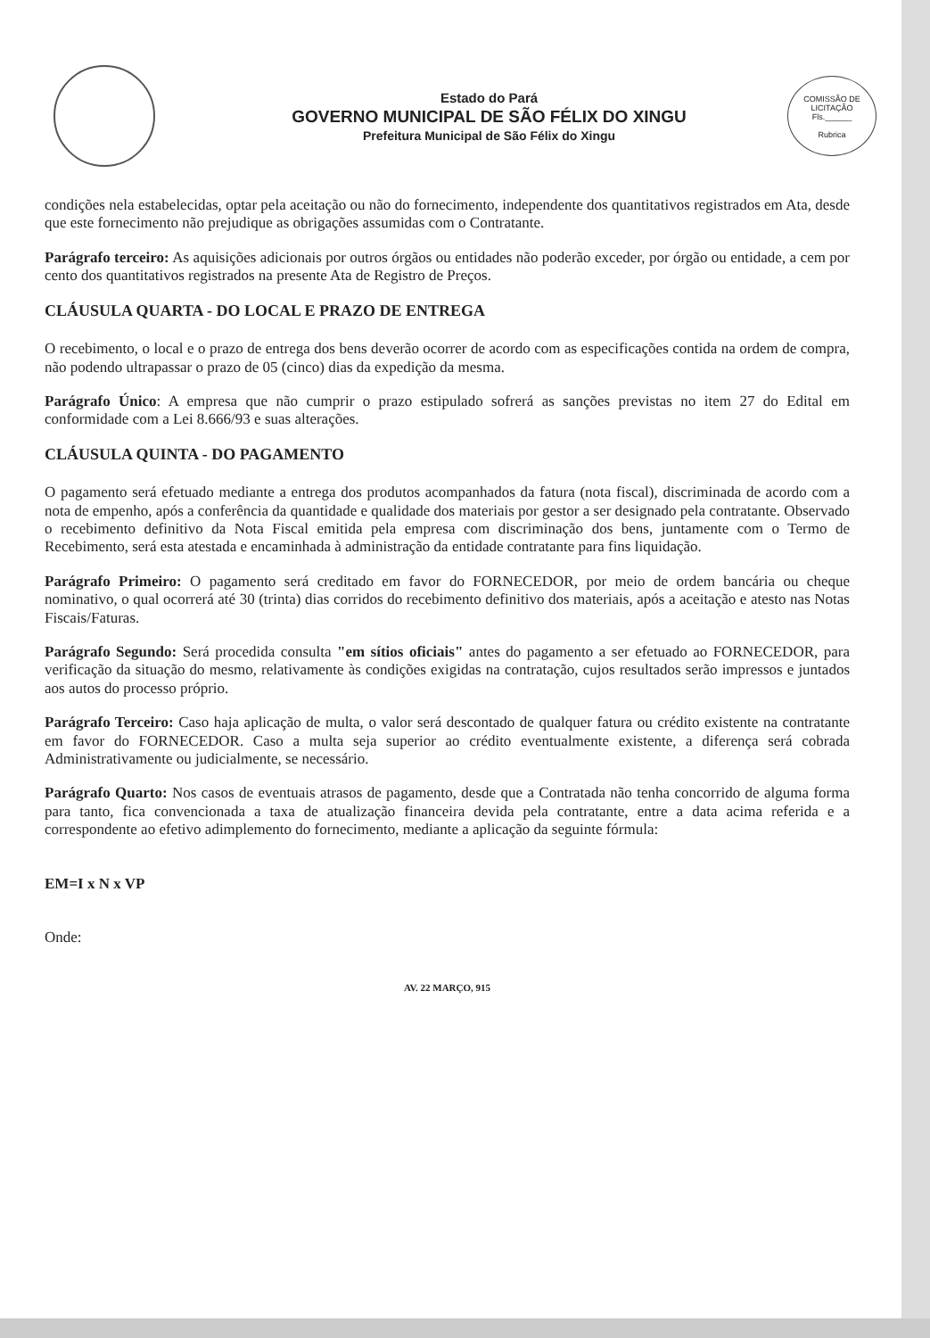Estado do Pará
GOVERNO MUNICIPAL DE SÃO FÉLIX DO XINGU
Prefeitura Municipal de São Félix do Xingu
COMISSÃO DE LICITAÇÃO
Fls.______
Rubrica
condições nela estabelecidas, optar pela aceitação ou não do fornecimento, independente dos quantitativos registrados em Ata, desde que este fornecimento não prejudique as obrigações assumidas com o Contratante.
Parágrafo terceiro: As aquisições adicionais por outros órgãos ou entidades não poderão exceder, por órgão ou entidade, a cem por cento dos quantitativos registrados na presente Ata de Registro de Preços.
CLÁUSULA QUARTA - DO LOCAL E PRAZO DE ENTREGA
O recebimento, o local e o prazo de entrega dos bens deverão ocorrer de acordo com as especificações contida na ordem de compra, não podendo ultrapassar o prazo de 05 (cinco) dias da expedição da mesma.
Parágrafo Único: A empresa que não cumprir o prazo estipulado sofrerá as sanções previstas no item 27 do Edital em conformidade com a Lei 8.666/93 e suas alterações.
CLÁUSULA QUINTA - DO PAGAMENTO
O pagamento será efetuado mediante a entrega dos produtos acompanhados da fatura (nota fiscal), discriminada de acordo com a nota de empenho, após a conferência da quantidade e qualidade dos materiais por gestor a ser designado pela contratante. Observado o recebimento definitivo da Nota Fiscal emitida pela empresa com discriminação dos bens, juntamente com o Termo de Recebimento, será esta atestada e encaminhada à administração da entidade contratante para fins liquidação.
Parágrafo Primeiro: O pagamento será creditado em favor do FORNECEDOR, por meio de ordem bancária ou cheque nominativo, o qual ocorrerá até 30 (trinta) dias corridos do recebimento definitivo dos materiais, após a aceitação e atesto nas Notas Fiscais/Faturas.
Parágrafo Segundo: Será procedida consulta "em sítios oficiais" antes do pagamento a ser efetuado ao FORNECEDOR, para verificação da situação do mesmo, relativamente às condições exigidas na contratação, cujos resultados serão impressos e juntados aos autos do processo próprio.
Parágrafo Terceiro: Caso haja aplicação de multa, o valor será descontado de qualquer fatura ou crédito existente na contratante em favor do FORNECEDOR. Caso a multa seja superior ao crédito eventualmente existente, a diferença será cobrada Administrativamente ou judicialmente, se necessário.
Parágrafo Quarto: Nos casos de eventuais atrasos de pagamento, desde que a Contratada não tenha concorrido de alguma forma para tanto, fica convencionada a taxa de atualização financeira devida pela contratante, entre a data acima referida e a correspondente ao efetivo adimplemento do fornecimento, mediante a aplicação da seguinte fórmula:
EM=I x N x VP
Onde:
AV. 22 MARÇO, 915